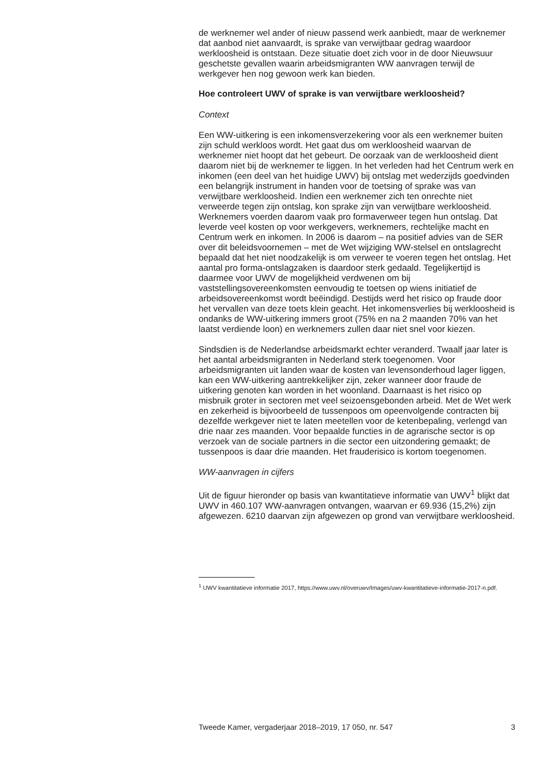de werknemer wel ander of nieuw passend werk aanbiedt, maar de werknemer dat aanbod niet aanvaardt, is sprake van verwijtbaar gedrag waardoor werkloosheid is ontstaan. Deze situatie doet zich voor in de door Nieuwsuur geschetste gevallen waarin arbeidsmigranten WW aanvragen terwijl de werkgever hen nog gewoon werk kan bieden.
Hoe controleert UWV of sprake is van verwijtbare werkloosheid?
Context
Een WW-uitkering is een inkomensverzekering voor als een werknemer buiten zijn schuld werkloos wordt. Het gaat dus om werkloosheid waarvan de werknemer niet hoopt dat het gebeurt. De oorzaak van de werkloosheid dient daarom niet bij de werknemer te liggen. In het verleden had het Centrum werk en inkomen (een deel van het huidige UWV) bij ontslag met wederzijds goedvinden een belangrijk instrument in handen voor de toetsing of sprake was van verwijtbare werkloosheid. Indien een werknemer zich ten onrechte niet verweerde tegen zijn ontslag, kon sprake zijn van verwijtbare werkloosheid. Werknemers voerden daarom vaak pro formaverweer tegen hun ontslag. Dat leverde veel kosten op voor werkgevers, werknemers, rechtelijke macht en Centrum werk en inkomen. In 2006 is daarom – na positief advies van de SER over dit beleidsvoornemen – met de Wet wijziging WW-stelsel en ontslagrecht bepaald dat het niet noodzakelijk is om verweer te voeren tegen het ontslag. Het aantal pro forma-ontslagzaken is daardoor sterk gedaald. Tegelijkertijd is daarmee voor UWV de mogelijkheid verdwenen om bij vaststellingsovereenkomsten eenvoudig te toetsen op wiens initiatief de arbeidsovereenkomst wordt beëindigd. Destijds werd het risico op fraude door het vervallen van deze toets klein geacht. Het inkomensverlies bij werkloosheid is ondanks de WW-uitkering immers groot (75% en na 2 maanden 70% van het laatst verdiende loon) en werknemers zullen daar niet snel voor kiezen.
Sindsdien is de Nederlandse arbeidsmarkt echter veranderd. Twaalf jaar later is het aantal arbeidsmigranten in Nederland sterk toegenomen. Voor arbeidsmigranten uit landen waar de kosten van levensonderhoud lager liggen, kan een WW-uitkering aantrekkelijker zijn, zeker wanneer door fraude de uitkering genoten kan worden in het woonland. Daarnaast is het risico op misbruik groter in sectoren met veel seizoensgebonden arbeid. Met de Wet werk en zekerheid is bijvoorbeeld de tussenpoos om opeenvolgende contracten bij dezelfde werkgever niet te laten meetellen voor de ketenbepaling, verlengd van drie naar zes maanden. Voor bepaalde functies in de agrarische sector is op verzoek van de sociale partners in die sector een uitzondering gemaakt; de tussenpoos is daar drie maanden. Het frauderisico is kortom toegenomen.
WW-aanvragen in cijfers
Uit de figuur hieronder op basis van kwantitatieve informatie van UWV<sup>1</sup> blijkt dat UWV in 460.107 WW-aanvragen ontvangen, waarvan er 69.936 (15,2%) zijn afgewezen. 6210 daarvan zijn afgewezen op grond van verwijtbare werkloosheid.
<sup>1</sup> UWV kwantitatieve informatie 2017, https://www.uwv.nl/overuwv/Images/uwv-kwantitatieve-informatie-2017-n.pdf.
Tweede Kamer, vergaderjaar 2018–2019, 17 050, nr. 547 3